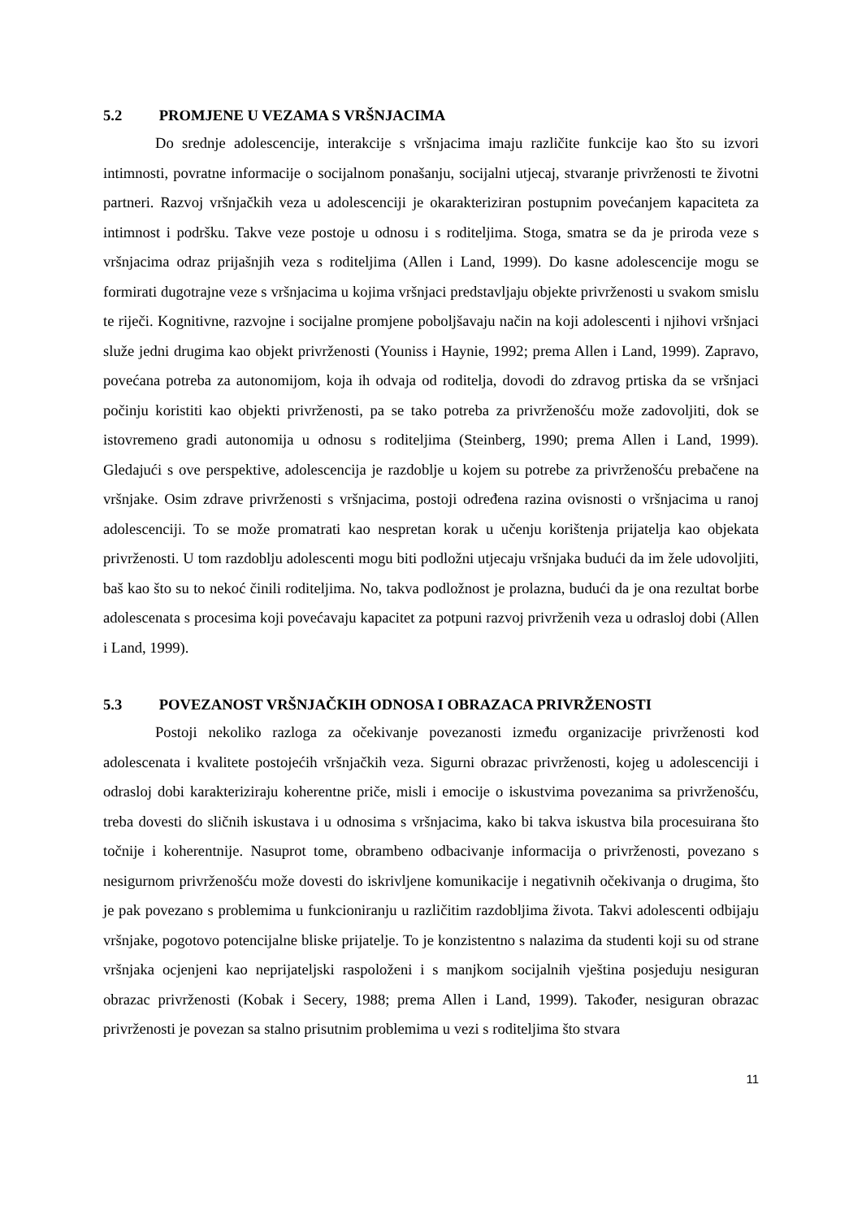5.2 PROMJENE U VEZAMA S VRŠNJACIMA
Do srednje adolescencije, interakcije s vršnjacima imaju različite funkcije kao što su izvori intimnosti, povratne informacije o socijalnom ponašanju, socijalni utjecaj, stvaranje privrženosti te životni partneri. Razvoj vršnjačkih veza u adolescenciji je okarakteriziran postupnim povećanjem kapaciteta za intimnost i podršku. Takve veze postoje u odnosu i s roditeljima. Stoga, smatra se da je priroda veze s vršnjacima odraz prijašnjih veza s roditeljima (Allen i Land, 1999). Do kasne adolescencije mogu se formirati dugotrajne veze s vršnjacima u kojima vršnjaci predstavljaju objekte privrženosti u svakom smislu te riječi. Kognitivne, razvojne i socijalne promjene poboljšavaju način na koji adolescenti i njihovi vršnjaci služe jedni drugima kao objekt privrženosti (Youniss i Haynie, 1992; prema Allen i Land, 1999). Zapravo, povećana potreba za autonomijom, koja ih odvaja od roditelja, dovodi do zdravog prtiska da se vršnjaci počinju koristiti kao objekti privrženosti, pa se tako potreba za privrženošću može zadovoljiti, dok se istovremeno gradi autonomija u odnosu s roditeljima (Steinberg, 1990; prema Allen i Land, 1999). Gledajući s ove perspektive, adolescencija je razdoblje u kojem su potrebe za privrženošću prebačene na vršnjake. Osim zdrave privrženosti s vršnjacima, postoji određena razina ovisnosti o vršnjacima u ranoj adolescenciji. To se može promatrati kao nespretan korak u učenju korištenja prijatelja kao objekata privrženosti. U tom razdoblju adolescenti mogu biti podložni utjecaju vršnjaka budući da im žele udovoljiti, baš kao što su to nekoć činili roditeljima. No, takva podložnost je prolazna, budući da je ona rezultat borbe adolescenata s procesima koji povećavaju kapacitet za potpuni razvoj privrženih veza u odrasloj dobi (Allen i Land, 1999).
5.3 POVEZANOST VRŠNJAČKIH ODNOSA I OBRAZACA PRIVRŽENOSTI
Postoji nekoliko razloga za očekivanje povezanosti između organizacije privrženosti kod adolescenata i kvalitete postojećih vršnjačkih veza. Sigurni obrazac privrženosti, kojeg u adolescenciji i odrasloj dobi karakteriziraju koherentne priče, misli i emocije o iskustvima povezanima sa privrženošću, treba dovesti do sličnih iskustava i u odnosima s vršnjacima, kako bi takva iskustva bila procesuirana što točnije i koherentnije. Nasuprot tome, obrambeno odbacivanje informacija o privrženosti, povezano s nesigurnom privrženošću može dovesti do iskrivljene komunikacije i negativnih očekivanja o drugima, što je pak povezano s problemima u funkcioniranju u različitim razdobljima života. Takvi adolescenti odbijaju vršnjake, pogotovo potencijalne bliske prijatelje. To je konzistentno s nalazima da studenti koji su od strane vršnjaka ocjenjeni kao neprijateljski raspoloženi i s manjkom socijalnih vještina posjeduju nesiguran obrazac privrženosti (Kobak i Secery, 1988; prema Allen i Land, 1999). Također, nesiguran obrazac privrženosti je povezan sa stalno prisutnim problemima u vezi s roditeljima što stvara
11